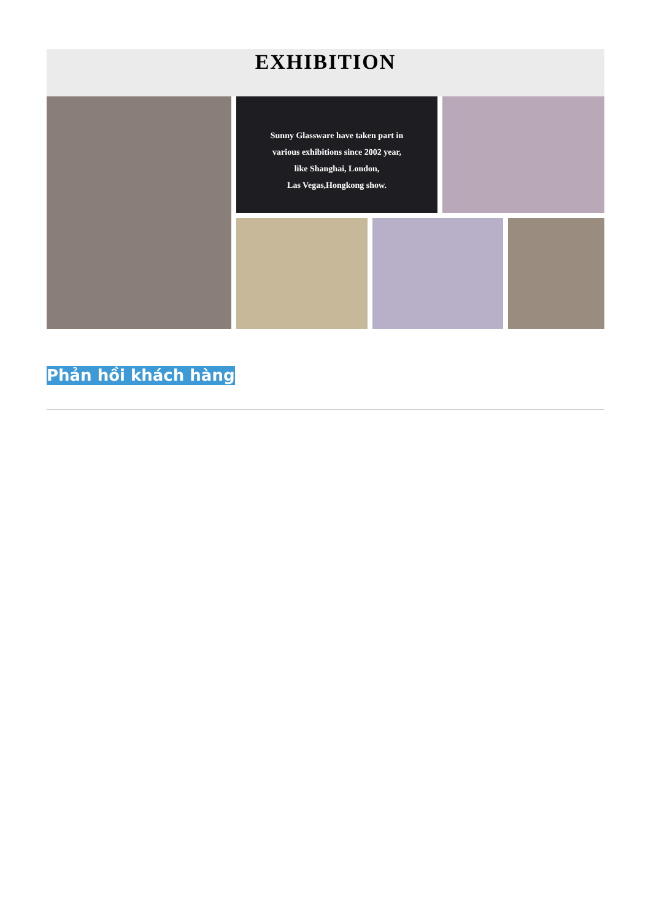EXHIBITION
Sunny Glassware have taken part in
various exhibitions since 2002 year,
like Shanghai, London,
Las Vegas,Hongkong show.
Phản hồi khách hàng